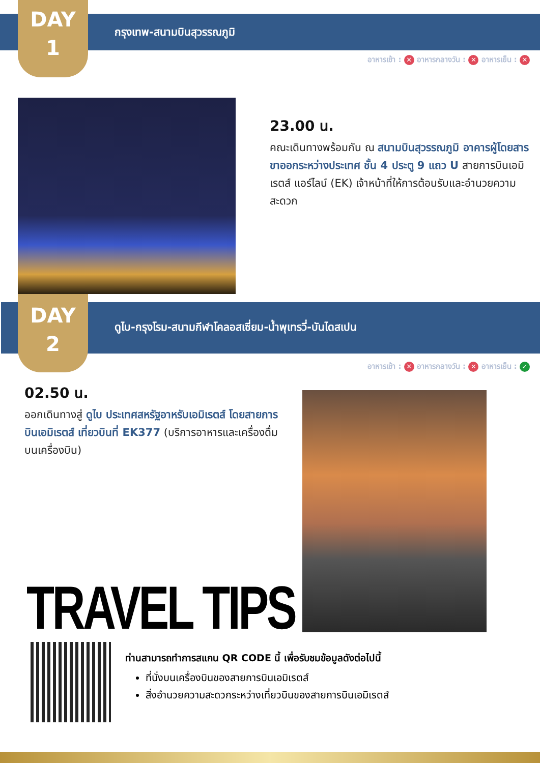DAY
1
กรุงเทพ-สนามบินสุวรรณภูมิ
อาหารเช้า : ✕ อาหารกลางวัน : ✕ อาหารเย็น : ✕
23.00 น.
คณะเดินทางพร้อมกัน ณ สนามบินสุวรรณภูมิ อาคารผู้โดยสารขาออกระหว่างประเทศ ชั้น 4 ประตู 9 แถว U สายการบินเอมิเรตส์ แอร์ไลน์ (EK) เจ้าหน้าที่ให้การต้อนรับและอำนวยความสะดวก
DAY
2
ดูไบ-กรุงโรม-สนามกีฬาโคลอสเซี่ยม-น้ำพุเทรวี่-บันไดสเปน
อาหารเช้า : ✕ อาหารกลางวัน : ✕ อาหารเย็น : ✓
02.50 น.
ออกเดินทางสู่ ดูไบ ประเทศสหรัฐอาหรับเอมิเรตส์ โดยสายการบินเอมิเรตส์ เที่ยวบินที่ EK377 (บริการอาหารและเครื่องดื่มบนเครื่องบิน)
TRAVEL TIPS
ท่านสามารถทำการสแกน QR CODE นี้ เพื่อรับชมข้อมูลดังต่อไปนี้
ที่นั่งบนเครื่องบินของสายการบินเอมิเรตส์
สิ่งอำนวยความสะดวกระหว่างเที่ยวบินของสายการบินเอมิเรตส์